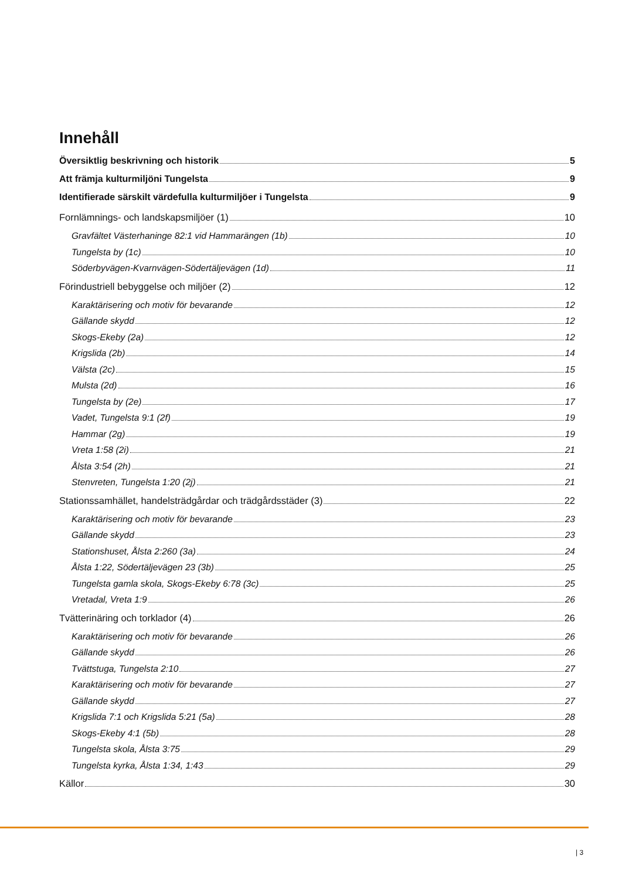Innehåll
Översiktlig beskrivning och historik 5
Att främja kulturmiljöni Tungelsta 9
Identifierade särskilt värdefulla kulturmiljöer i Tungelsta 9
Fornlämnings- och landskapsmiljöer (1) 10
Gravfältet Västerhaninge 82:1 vid Hammarängen (1b) 10
Tungelsta by (1c) 10
Söderbyvägen-Kvarnvägen-Södertäljevägen (1d) 11
Förindustriell bebyggelse och miljöer (2) 12
Karaktärisering och motiv för bevarande 12
Gällande skydd 12
Skogs-Ekeby (2a) 12
Krigslida (2b) 14
Välsta (2c) 15
Mulsta (2d) 16
Tungelsta by (2e) 17
Vadet, Tungelsta 9:1 (2f) 19
Hammar (2g) 19
Vreta 1:58 (2i) 21
Ålsta 3:54 (2h) 21
Stenvreten, Tungelsta 1:20 (2j) 21
Stationssamhället, handelsträdgårdar och trädgårdsstäder (3) 22
Karaktärisering och motiv för bevarande 23
Gällande skydd 23
Stationshuset, Ålsta 2:260 (3a) 24
Ålsta 1:22, Södertäljevägen 23 (3b) 25
Tungelsta gamla skola, Skogs-Ekeby 6:78 (3c) 25
Vretadal, Vreta 1:9 26
Tvätterinäring och torklador (4) 26
Karaktärisering och motiv för bevarande 26
Gällande skydd 26
Tvättstuga, Tungelsta 2:10 27
Karaktärisering och motiv för bevarande 27
Gällande skydd 27
Krigslida 7:1 och Krigslida 5:21 (5a) 28
Skogs-Ekeby 4:1 (5b) 28
Tungelsta skola, Ålsta 3:75 29
Tungelsta kyrka, Ålsta 1:34, 1:43 29
Källor 30
| 3